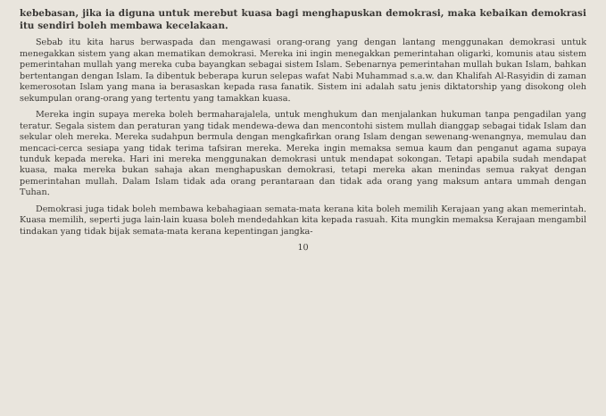kebebasan, jika ia diguna untuk merebut kuasa bagi menghapuskan demokrasi, maka kebaikan demokrasi itu sendiri boleh membawa kecelakaan.
Sebab itu kita harus berwaspada dan mengawasi orang-orang yang dengan lantang menggunakan demokrasi untuk menegakkan sistem yang akan mematikan demokrasi. Mereka ini ingin menegakkan pemerintahan oligarki, komunis atau sistem pemerintahan mullah yang mereka cuba bayangkan sebagai sistem Islam. Sebenarnya pemerintahan mullah bukan Islam, bahkan bertentangan dengan Islam. Ia dibentuk beberapa kurun selepas wafat Nabi Muhammad s.a.w. dan Khalifah Al-Rasyidin di zaman kemerosotan Islam yang mana ia berasaskan kepada rasa fanatik. Sistem ini adalah satu jenis diktatorship yang disokong oleh sekumpulan orang-orang yang tertentu yang tamakkan kuasa.
Mereka ingin supaya mereka boleh bermaharajalela, untuk menghukum dan menjalankan hukuman tanpa pengadilan yang teratur. Segala sistem dan peraturan yang tidak mendewa-dewa dan mencontohi sistem mullah dianggap sebagai tidak Islam dan sekular oleh mereka. Mereka sudahpun bermula dengan mengkafirkan orang Islam dengan sewenang-wenangnya, memulau dan mencaci-cerca sesiapa yang tidak terima tafsiran mereka. Mereka ingin memaksa semua kaum dan penganut agama supaya tunduk kepada mereka. Hari ini mereka menggunakan demokrasi untuk mendapat sokongan. Tetapi apabila sudah mendapat kuasa, maka mereka bukan sahaja akan menghapuskan demokrasi, tetapi mereka akan menindas semua rakyat dengan pemerintahan mullah. Dalam Islam tidak ada orang perantaraan dan tidak ada orang yang maksum antara ummah dengan Tuhan.
Demokrasi juga tidak boleh membawa kebahagiaan semata-mata kerana kita boleh memilih Kerajaan yang akan memerintah. Kuasa memilih, seperti juga lain-lain kuasa boleh mendedahkan kita kepada rasuah. Kita mungkin memaksa Kerajaan mengambil tindakan yang tidak bijak semata-mata kerana kepentingan jangka-
10